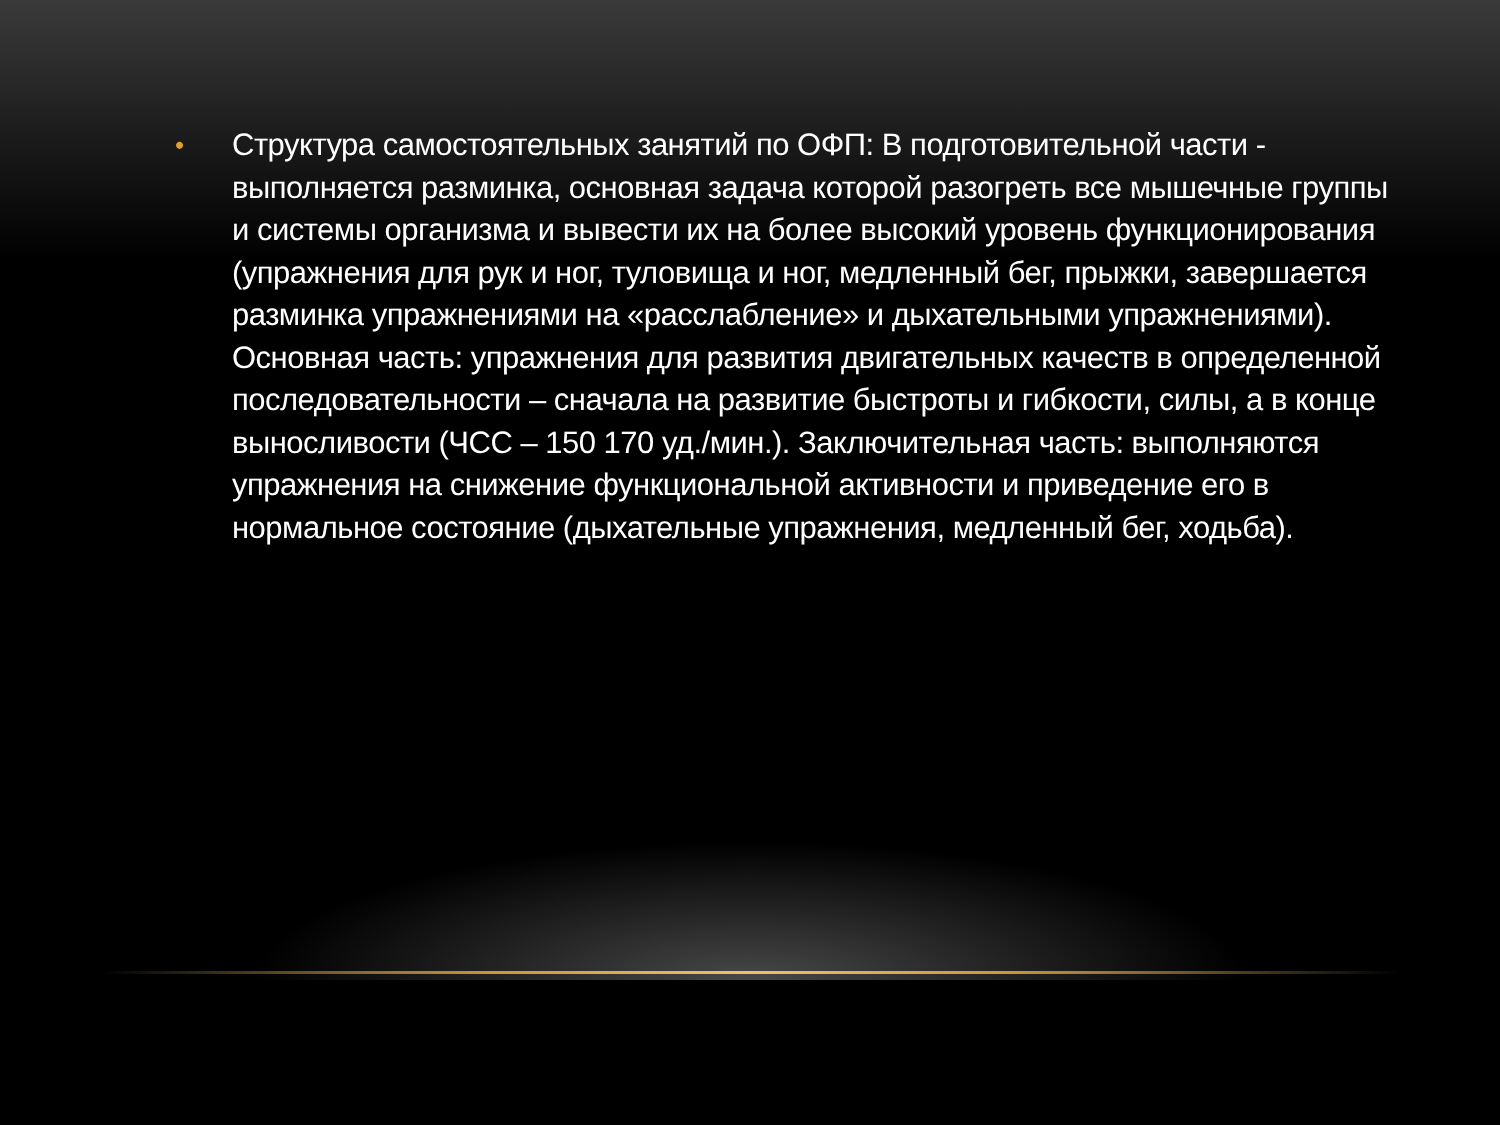•
Структура самостоятельных занятий по ОФП: В подготовительной части - выполняется разминка, основная задача которой разогреть все мышечные группы и системы организма и вывести их на более высокий уровень функционирования (упражнения для рук и ног, туловища и ног, медленный бег, прыжки, завершается разминка упражнениями на «расслабление» и дыхательными упражнениями). Основная часть: упражнения для развития двигательных качеств в определенной последовательности – сначала на развитие быстроты и гибкости, силы, а в конце выносливости (ЧСС – 150 170 уд./мин.). Заключительная часть: выполняются упражнения на снижение функциональной активности и приведение его в нормальное состояние (дыхательные упражнения, медленный бег, ходьба).